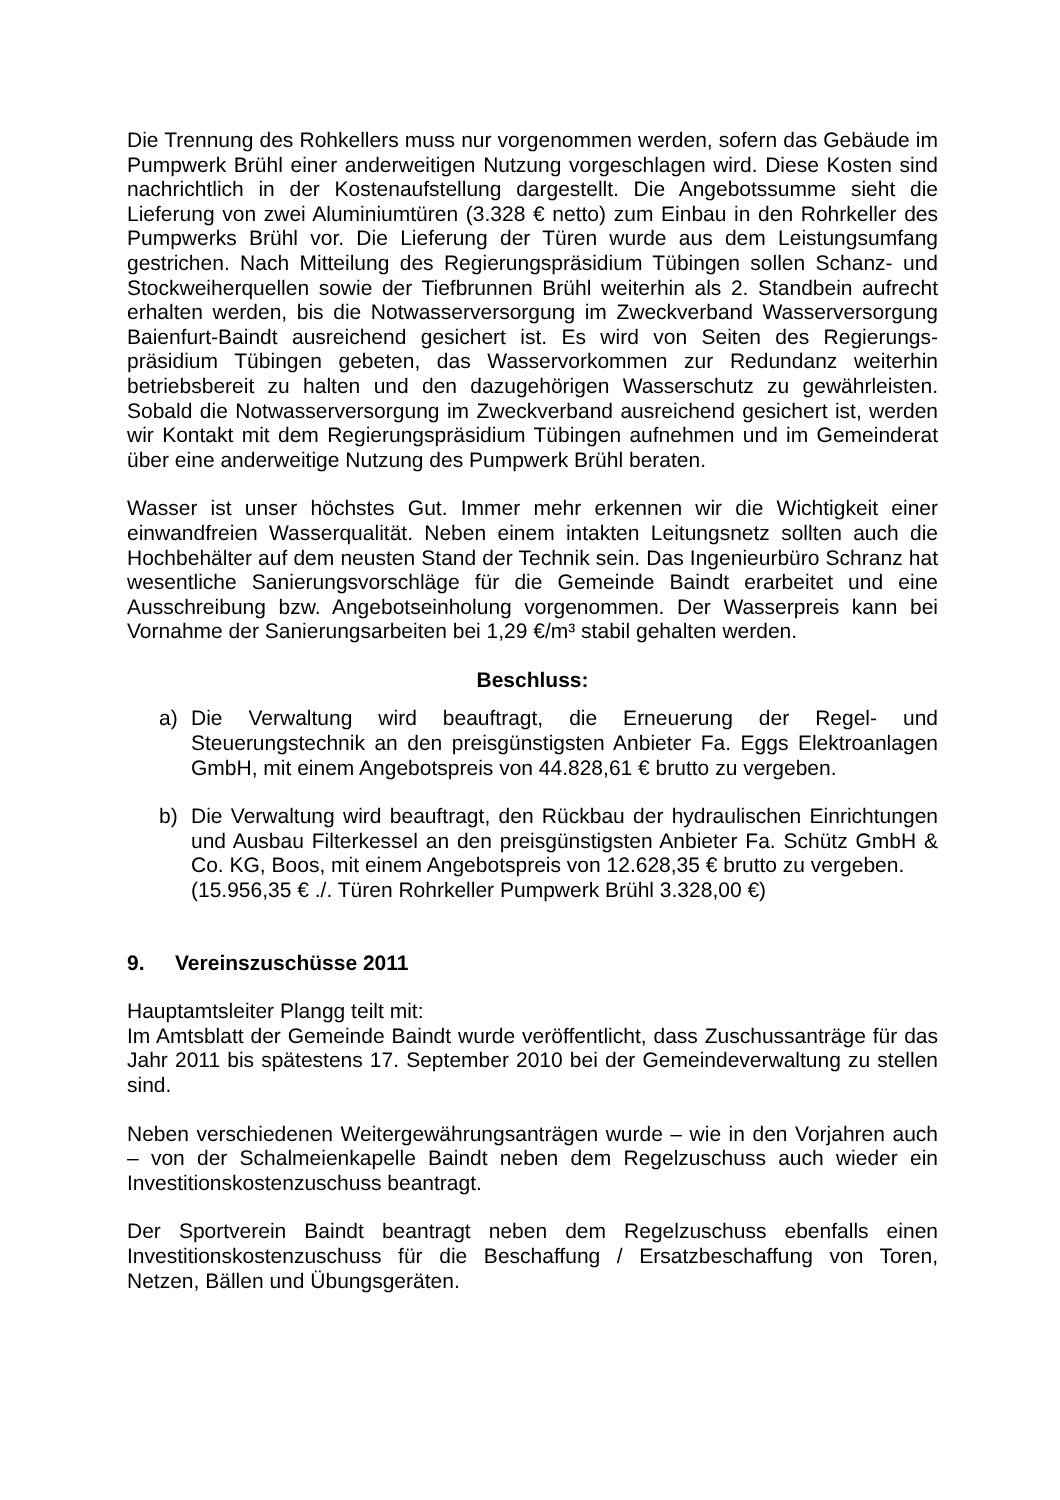Die Trennung des Rohkellers muss nur vorgenommen werden, sofern das Gebäude im Pumpwerk Brühl einer anderweitigen Nutzung vorgeschlagen wird. Diese Kosten sind nachrichtlich in der Kostenaufstellung dargestellt. Die Angebotssumme sieht die Lieferung von zwei Aluminiumtüren (3.328 € netto) zum Einbau in den Rohrkeller des Pumpwerks Brühl vor. Die Lieferung der Türen wurde aus dem Leistungsumfang gestrichen. Nach Mitteilung des Regierungspräsidium Tübingen sollen Schanz- und Stockweiherquellen sowie der Tiefbrunnen Brühl weiterhin als 2. Standbein aufrecht erhalten werden, bis die Notwasserversorgung im Zweckverband Wasserversorgung Baienfurt-Baindt ausreichend gesichert ist. Es wird von Seiten des Regierungs-präsidium Tübingen gebeten, das Wasservorkommen zur Redundanz weiterhin betriebsbereit zu halten und den dazugehörigen Wasserschutz zu gewährleisten. Sobald die Notwasserversorgung im Zweckverband ausreichend gesichert ist, werden wir Kontakt mit dem Regierungspräsidium Tübingen aufnehmen und im Gemeinderat über eine anderweitige Nutzung des Pumpwerk Brühl beraten.
Wasser ist unser höchstes Gut. Immer mehr erkennen wir die Wichtigkeit einer einwandfreien Wasserqualität. Neben einem intakten Leitungsnetz sollten auch die Hochbehälter auf dem neusten Stand der Technik sein. Das Ingenieurbüro Schranz hat wesentliche Sanierungsvorschläge für die Gemeinde Baindt erarbeitet und eine Ausschreibung bzw. Angebotseinholung vorgenommen. Der Wasserpreis kann bei Vornahme der Sanierungsarbeiten bei 1,29 €/m³ stabil gehalten werden.
Beschluss:
a) Die Verwaltung wird beauftragt, die Erneuerung der Regel- und Steuerungstechnik an den preisgünstigsten Anbieter Fa. Eggs Elektroanlagen GmbH, mit einem Angebotspreis von 44.828,61 € brutto zu vergeben.
b) Die Verwaltung wird beauftragt, den Rückbau der hydraulischen Einrichtungen und Ausbau Filterkessel an den preisgünstigsten Anbieter Fa. Schütz GmbH & Co. KG, Boos, mit einem Angebotspreis von 12.628,35 € brutto zu vergeben.
(15.956,35 € ./. Türen Rohrkeller Pumpwerk Brühl 3.328,00 €)
9. Vereinszuschüsse 2011
Hauptamtsleiter Plangg teilt mit:
Im Amtsblatt der Gemeinde Baindt wurde veröffentlicht, dass Zuschussanträge für das Jahr 2011 bis spätestens 17. September 2010 bei der Gemeindeverwaltung zu stellen sind.
Neben verschiedenen Weitergewährungsanträgen wurde – wie in den Vorjahren auch – von der Schalmeienkapelle Baindt neben dem Regelzuschuss auch wieder ein Investitionskostenzuschuss beantragt.
Der Sportverein Baindt beantragt neben dem Regelzuschuss ebenfalls einen Investitionskostenzuschuss für die Beschaffung / Ersatzbeschaffung von Toren, Netzen, Bällen und Übungsgeräten.